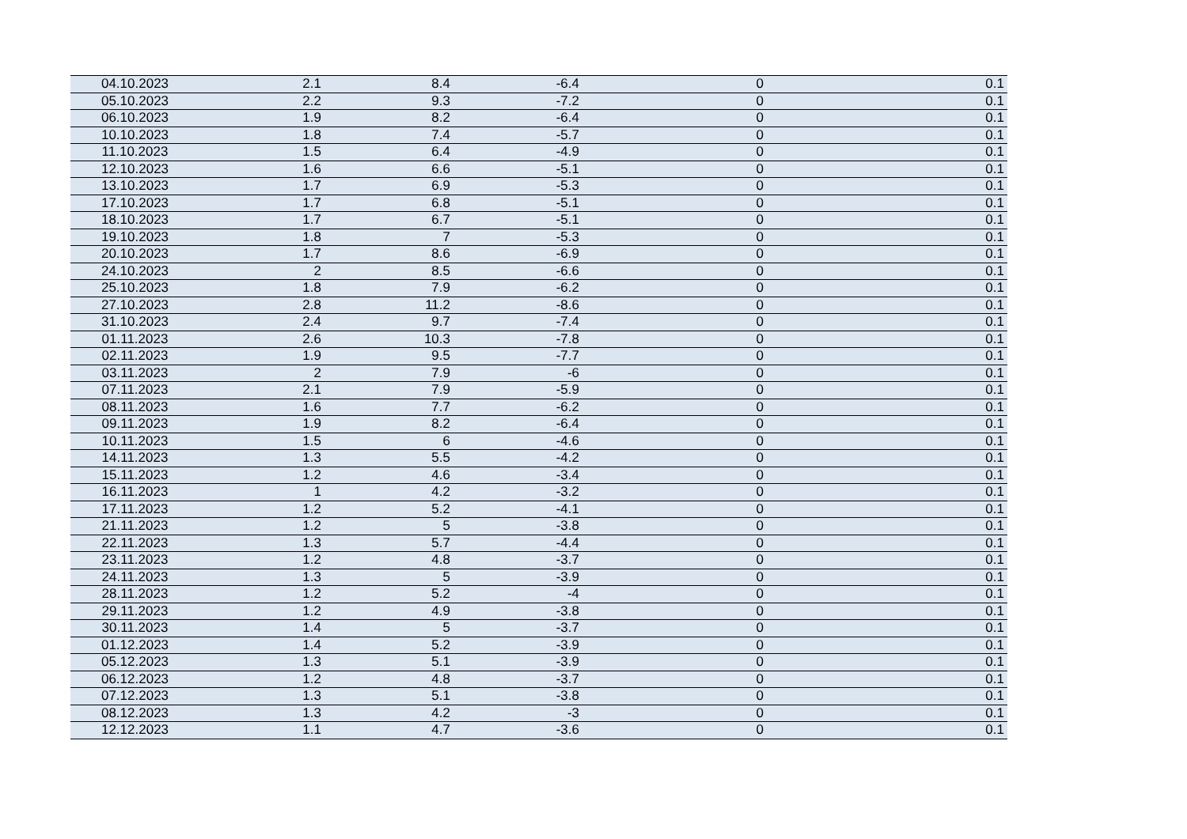| 04.10.2023 | 2.1 | 8.4 | -6.4 | 0 | 0.1 |
| 05.10.2023 | 2.2 | 9.3 | -7.2 | 0 | 0.1 |
| 06.10.2023 | 1.9 | 8.2 | -6.4 | 0 | 0.1 |
| 10.10.2023 | 1.8 | 7.4 | -5.7 | 0 | 0.1 |
| 11.10.2023 | 1.5 | 6.4 | -4.9 | 0 | 0.1 |
| 12.10.2023 | 1.6 | 6.6 | -5.1 | 0 | 0.1 |
| 13.10.2023 | 1.7 | 6.9 | -5.3 | 0 | 0.1 |
| 17.10.2023 | 1.7 | 6.8 | -5.1 | 0 | 0.1 |
| 18.10.2023 | 1.7 | 6.7 | -5.1 | 0 | 0.1 |
| 19.10.2023 | 1.8 | 7 | -5.3 | 0 | 0.1 |
| 20.10.2023 | 1.7 | 8.6 | -6.9 | 0 | 0.1 |
| 24.10.2023 | 2 | 8.5 | -6.6 | 0 | 0.1 |
| 25.10.2023 | 1.8 | 7.9 | -6.2 | 0 | 0.1 |
| 27.10.2023 | 2.8 | 11.2 | -8.6 | 0 | 0.1 |
| 31.10.2023 | 2.4 | 9.7 | -7.4 | 0 | 0.1 |
| 01.11.2023 | 2.6 | 10.3 | -7.8 | 0 | 0.1 |
| 02.11.2023 | 1.9 | 9.5 | -7.7 | 0 | 0.1 |
| 03.11.2023 | 2 | 7.9 | -6 | 0 | 0.1 |
| 07.11.2023 | 2.1 | 7.9 | -5.9 | 0 | 0.1 |
| 08.11.2023 | 1.6 | 7.7 | -6.2 | 0 | 0.1 |
| 09.11.2023 | 1.9 | 8.2 | -6.4 | 0 | 0.1 |
| 10.11.2023 | 1.5 | 6 | -4.6 | 0 | 0.1 |
| 14.11.2023 | 1.3 | 5.5 | -4.2 | 0 | 0.1 |
| 15.11.2023 | 1.2 | 4.6 | -3.4 | 0 | 0.1 |
| 16.11.2023 | 1 | 4.2 | -3.2 | 0 | 0.1 |
| 17.11.2023 | 1.2 | 5.2 | -4.1 | 0 | 0.1 |
| 21.11.2023 | 1.2 | 5 | -3.8 | 0 | 0.1 |
| 22.11.2023 | 1.3 | 5.7 | -4.4 | 0 | 0.1 |
| 23.11.2023 | 1.2 | 4.8 | -3.7 | 0 | 0.1 |
| 24.11.2023 | 1.3 | 5 | -3.9 | 0 | 0.1 |
| 28.11.2023 | 1.2 | 5.2 | -4 | 0 | 0.1 |
| 29.11.2023 | 1.2 | 4.9 | -3.8 | 0 | 0.1 |
| 30.11.2023 | 1.4 | 5 | -3.7 | 0 | 0.1 |
| 01.12.2023 | 1.4 | 5.2 | -3.9 | 0 | 0.1 |
| 05.12.2023 | 1.3 | 5.1 | -3.9 | 0 | 0.1 |
| 06.12.2023 | 1.2 | 4.8 | -3.7 | 0 | 0.1 |
| 07.12.2023 | 1.3 | 5.1 | -3.8 | 0 | 0.1 |
| 08.12.2023 | 1.3 | 4.2 | -3 | 0 | 0.1 |
| 12.12.2023 | 1.1 | 4.7 | -3.6 | 0 | 0.1 |